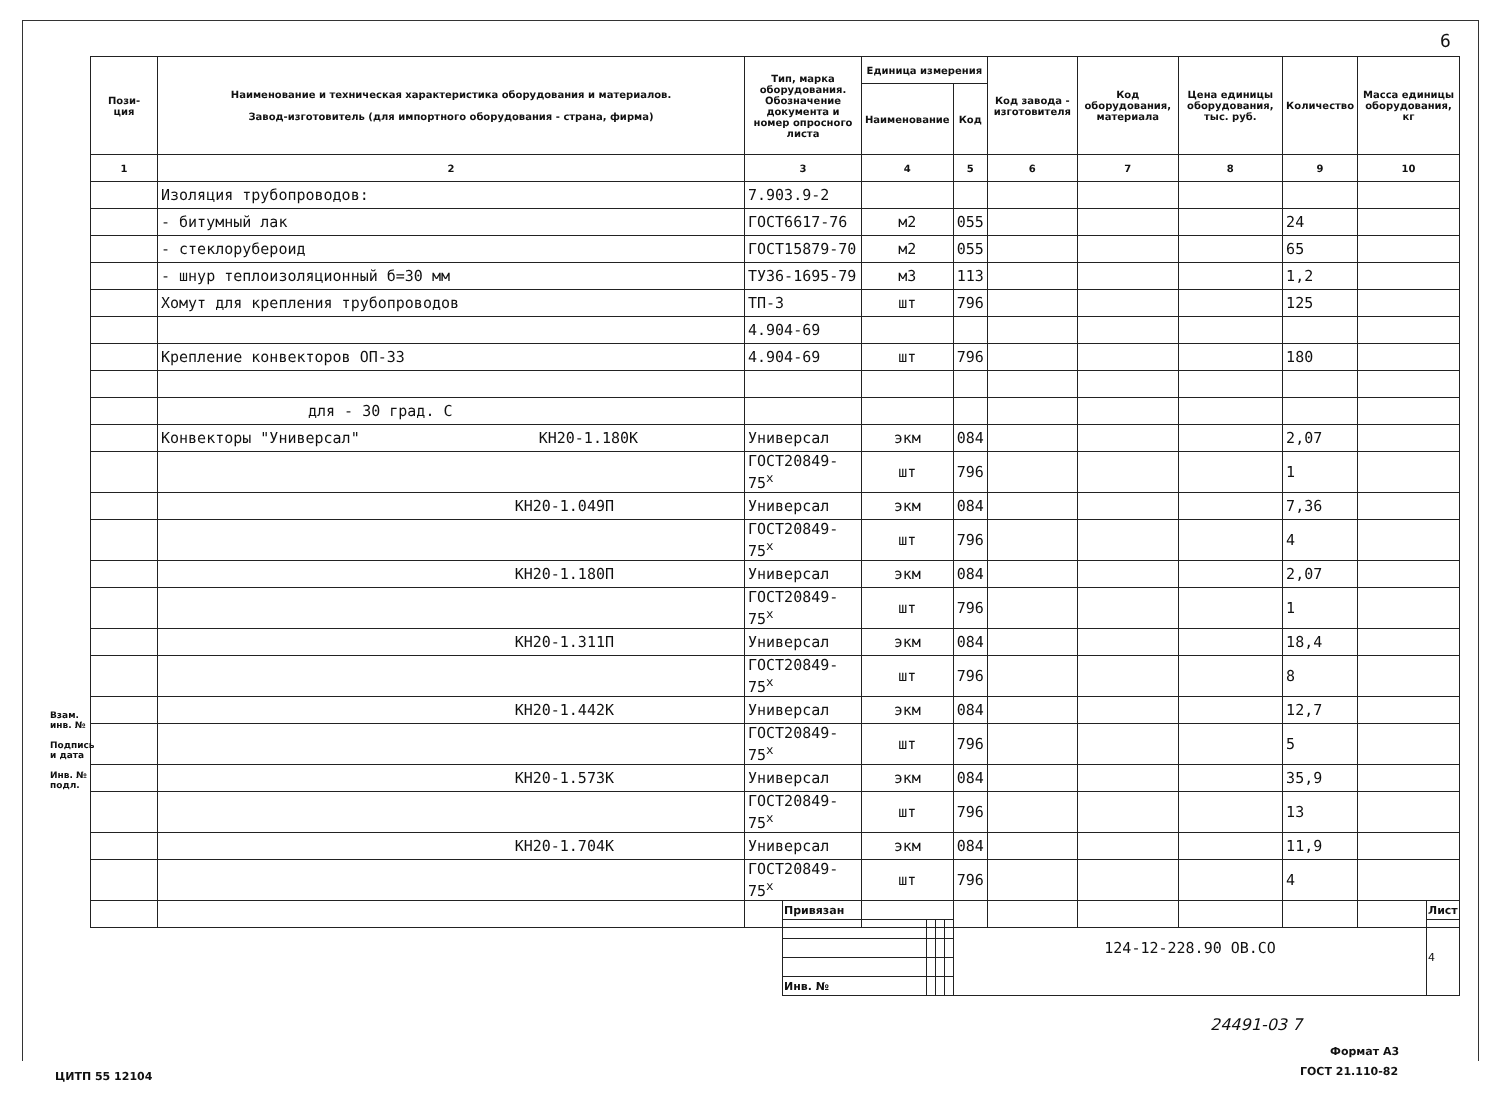6
| Пози- ция | Наименование и техническая характеристика оборудования и материалов. Завод-изготовитель (для импортного оборудования - страна, фирма) | Тип, марка оборудования. Обозначение документа и номер опросного листа | Единица измерения | | Код завода - изготовителя | Код оборудования, материала | Цена единицы оборудования, тыс. руб. | Количество | Масса единицы оборудования, кг |
| --- | --- | --- | --- | --- | --- | --- | --- | --- | --- |
| | | | Наименование | Код | | | | | |
| 1 | 2 | 3 | 4 | 5 | 6 | 7 | 8 | 9 | 10 |
| | Изоляция трубопроводов: | 7.903.9-2 | | | | | | | |
| | - битумный лак | ГОСТ6617-76 | м2 | 055 | | | | 24 | |
| | - стеклорубероид | ГОСТ15879-70 | м2 | 055 | | | | 65 | |
| | - шнур теплоизоляционный б=30 мм | ТУ36-1695-79 | м3 | 113 | | | | 1,2 | |
| | Хомут для крепления трубопроводов | ТП-3 | шт | 796 | | | | 125 | |
| | | 4.904-69 | | | | | | | |
| | Крепление конвекторов ОП-33 | 4.904-69 | шт | 796 | | | | 180 | |
| | для - 30 град. С | | | | | | | | |
| | Конвекторы "Универсал" КН20-1.180К | Универсал | экм | 084 | | | | 2,07 | |
| | | ГОСТ20849-75<sup>х</sup> | шт | 796 | | | | 1 | |
| | КН20-1.049П | Универсал | экм | 084 | | | | 7,36 | |
| | | ГОСТ20849-75<sup>х</sup> | шт | 796 | | | | 4 | |
| | КН20-1.180П | Универсал | экм | 084 | | | | 2,07 | |
| | | ГОСТ20849-75<sup>х</sup> | шт | 796 | | | | 1 | |
| | КН20-1.311П | Универсал | экм | 084 | | | | 18,4 | |
| | | ГОСТ20849-75<sup>х</sup> | шт | 796 | | | | 8 | |
| | КН20-1.442К | Универсал | экм | 084 | | | | 12,7 | |
| | | ГОСТ20849-75<sup>х</sup> | шт | 796 | | | | 5 | |
| | КН20-1.573К | Универсал | экм | 084 | | | | 35,9 | |
| | | ГОСТ20849-75<sup>х</sup> | шт | 796 | | | | 13 | |
| | КН20-1.704К | Универсал | экм | 084 | | | | 11,9 | |
| | | ГОСТ20849-75<sup>х</sup> | шт | 796 | | | | 4 | |
Взам. инв. №
Подпись и дата
Инв. № подл.
| Привязан | | | | 124-12-228.90 ОВ.СО | Лист |
| | | | | | 4 |
| Инв. № | | | | | |
24491-03 7
Формат А3
ЦИТП 55 12104 ГОСТ 21.110-82